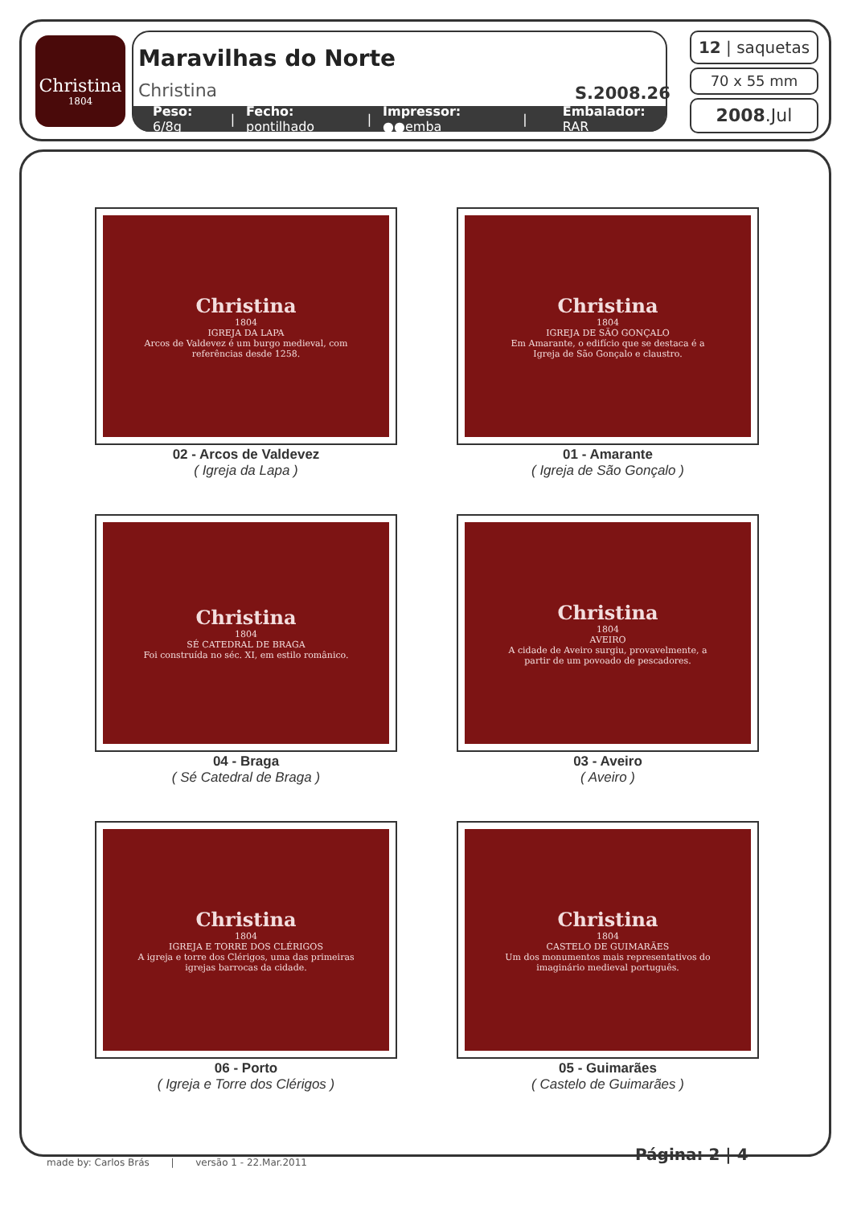Christina
1804
Maravilhas do Norte
Christina S.2008.26
Peso: 6/8g | Fecho: pontilhado | Impressor: ●●emba | Embalador: RAR
12 | saquetas
70 x 55 mm
2008.Jul
Christina
1804
IGREJA DA LAPA
Arcos de Valdevez é um burgo medieval, com referências desde 1258.
02 - Arcos de Valdevez
( Igreja da Lapa )
Christina
1804
IGREJA DE SÃO GONÇALO
Em Amarante, o edifício que se destaca é a Igreja de São Gonçalo e claustro.
01 - Amarante
( Igreja de São Gonçalo )
Christina
1804
SÉ CATEDRAL DE BRAGA
Foi construída no séc. XI, em estilo românico.
04 - Braga
( Sé Catedral de Braga )
Christina
1804
AVEIRO
A cidade de Aveiro surgiu, provavelmente, a partir de um povoado de pescadores.
03 - Aveiro
( Aveiro )
Christina
1804
IGREJA E TORRE DOS CLÉRIGOS
A igreja e torre dos Clérigos, uma das primeiras igrejas barrocas da cidade.
06 - Porto
( Igreja e Torre dos Clérigos )
Christina
1804
CASTELO DE GUIMARÃES
Um dos monumentos mais representativos do imaginário medieval português.
05 - Guimarães
( Castelo de Guimarães )
made by: Carlos Brás | versão 1 - 22.Mar.2011
Página: 2 | 4